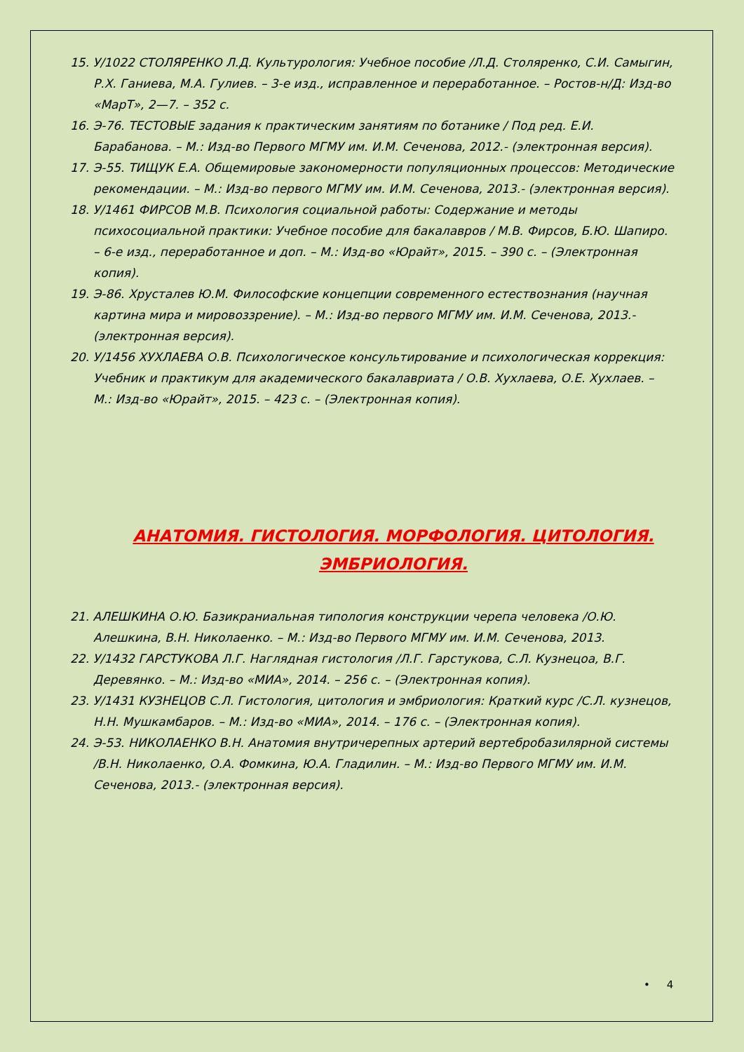15. У/1022 СТОЛЯРЕНКО Л.Д. Культурология: Учебное пособие /Л.Д. Столяренко, С.И. Самыгин, Р.Х. Ганиева, М.А. Гулиев. – 3-е изд., исправленное и переработанное. – Ростов-н/Д: Изд-во «МарТ», 2—7. – 352 с.
16. Э-76. ТЕСТОВЫЕ задания к практическим занятиям по ботанике / Под ред. Е.И. Барабанова. – М.: Изд-во Первого МГМУ им. И.М. Сеченова, 2012.- (электронная версия).
17. Э-55. ТИЩУК Е.А. Общемировые закономерности популяционных процессов: Методические рекомендации. – М.: Изд-во первого МГМУ им. И.М. Сеченова, 2013.- (электронная версия).
18. У/1461 ФИРСОВ М.В. Психология социальной работы: Содержание и методы психосоциальной практики: Учебное пособие для бакалавров / М.В. Фирсов, Б.Ю. Шапиро. – 6-е изд., переработанное и доп. – М.: Изд-во «Юрайт», 2015. – 390 с. – (Электронная копия).
19. Э-86. Хрусталев Ю.М. Философские концепции современного естествознания (научная картина мира и мировоззрение). – М.: Изд-во первого МГМУ им. И.М. Сеченова, 2013.- (электронная версия).
20. У/1456 ХУХЛАЕВА О.В. Психологическое консультирование и психологическая коррекция: Учебник и практикум для академического бакалавриата / О.В. Хухлаева, О.Е. Хухлаев. – М.: Изд-во «Юрайт», 2015. – 423 с. – (Электронная копия).
АНАТОМИЯ. ГИСТОЛОГИЯ. МОРФОЛОГИЯ. ЦИТОЛОГИЯ. ЭМБРИОЛОГИЯ.
21. АЛЕШКИНА О.Ю. Базикраниальная типология конструкции черепа человека /О.Ю. Алешкина, В.Н. Николаенко. – М.: Изд-во Первого МГМУ им. И.М. Сеченова, 2013.
22. У/1432 ГАРСТУКОВА Л.Г. Наглядная гистология /Л.Г. Гарстукова, С.Л. Кузнецоа, В.Г. Деревянко. – М.: Изд-во «МИА», 2014. – 256 с. – (Электронная копия).
23. У/1431 КУЗНЕЦОВ С.Л. Гистология, цитология и эмбриология: Краткий курс /С.Л. кузнецов, Н.Н. Мушкамбаров. – М.: Изд-во «МИА», 2014. – 176 с. – (Электронная копия).
24. Э-53. НИКОЛАЕНКО В.Н. Анатомия внутричерепных артерий вертебробазилярной системы /В.Н. Николаенко, О.А. Фомкина, Ю.А. Гладилин. – М.: Изд-во Первого МГМУ им. И.М. Сеченова, 2013.- (электронная версия).
• 4